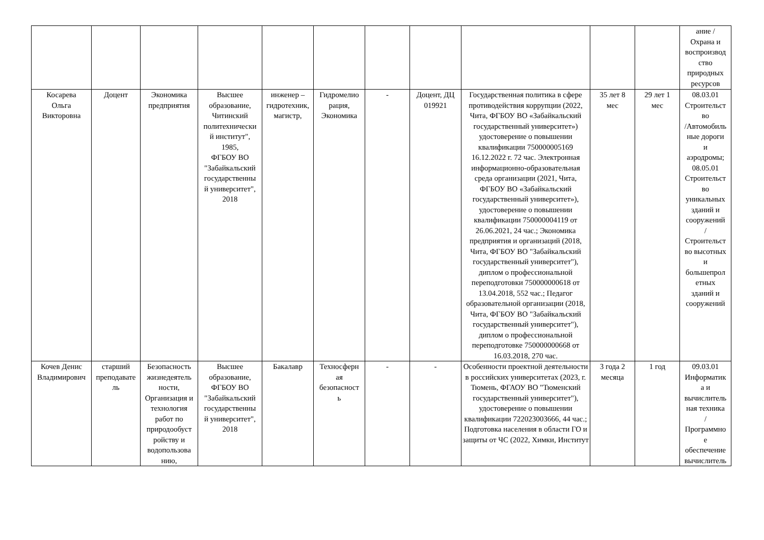| | | | | | | | | | | | ание / Охрана и воспроизвод ство природных ресурсов |
| Косарева Ольга Викторовна | Доцент | Экономика предприятия | Высшее образование, Читинский политехнически й институт", 1985, ФГБОУ ВО "Забайкальский государственны й университет", 2018 | инженер – гидротехник, магистр, | Гидромелио рация, Экономика | - | Доцент, ДЦ 019921 | Государственная политика в сфере противодействия коррупции (2022, Чита, ФГБОУ ВО «Забайкальский государственный университет») удостоверение о повышении квалификации 750000005169 16.12.2022 г. 72 час. Электронная информационно-образовательная среда организации (2021, Чита, ФГБОУ ВО «Забайкальский государственный университет»), удостоверение о повышении квалификации 750000004119 от 26.06.2021, 24 час.; Экономика предприятия и организаций (2018, Чита, ФГБОУ ВО "Забайкальский государственный университет"), диплом о профессиональной переподготовки 750000000618 от 13.04.2018, 552 час.; Педагог образовательной организации (2018, Чита, ФГБОУ ВО "Забайкальский государственный университет"), диплом о профессиональной переподготовке 750000000668 от 16.03.2018, 270 час. | 35 лет 8 мес | 29 лет 1 мес | 08.03.01 Строительст во /Автомобиль ные дороги и аэродромы; 08.05.01 Строительст во уникальных зданий и сооружений / Строительст во высотных и большепрол етных зданий и сооружений |
| Кочев Денис Владимирович | старший преподавате ль | Безопасность жизнедеятель ности, Организация и технология работ по природообуст ройству и водопользова нию, | Высшее образование, ФГБОУ ВО "Забайкальский государственны й университет", 2018 | Бакалавр | Техносферн ая безопасност ь | - | - | Особенности проектной деятельности в российских университетах (2023, г. Тюмень, ФГАОУ ВО "Тюменский государственный университет"), удостоверение о повышении квалификации 722023003666, 44 час.; Подготовка населения в области ГО и защиты от ЧС (2022, Химки, Институт | 3 года 2 месяца | 1 год | 09.03.01 Информатик а и вычислитель ная техника / Программно е обеспечение вычислитель |